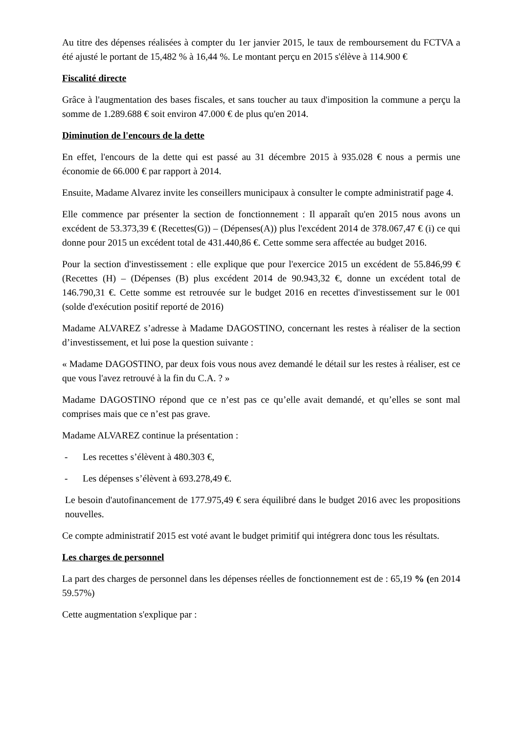Au titre des dépenses réalisées à compter du 1er janvier 2015, le taux de remboursement du FCTVA a été ajusté le portant de 15,482 % à 16,44 %. Le montant perçu en 2015 s'élève à 114.900 €
Fiscalité directe
Grâce à l'augmentation des bases fiscales, et sans toucher au taux d'imposition la commune a perçu la somme de 1.289.688 € soit environ 47.000 € de plus qu'en 2014.
Diminution de l'encours de la dette
En effet, l'encours de la dette qui est passé au 31 décembre 2015 à 935.028 € nous a permis une économie de 66.000 € par rapport à 2014.
Ensuite, Madame Alvarez invite les conseillers municipaux à consulter le compte administratif page 4.
Elle commence par présenter la section de fonctionnement : Il apparaît qu'en 2015 nous avons un excédent de 53.373,39 € (Recettes(G)) – (Dépenses(A)) plus l'excédent 2014 de 378.067,47 € (i) ce qui donne pour 2015 un excédent total de 431.440,86 €. Cette somme sera affectée au budget 2016.
Pour la section d'investissement : elle explique que pour l'exercice 2015 un excédent de 55.846,99 € (Recettes (H) – (Dépenses (B) plus excédent 2014 de 90.943,32 €, donne un excédent total de 146.790,31 €. Cette somme est retrouvée sur le budget 2016 en recettes d'investissement sur le 001 (solde d'exécution positif reporté de 2016)
Madame ALVAREZ s’adresse à Madame DAGOSTINO, concernant les restes à réaliser de la section d’investissement, et lui pose la question suivante :
« Madame DAGOSTINO, par deux fois vous nous avez demandé le détail sur les restes à réaliser, est ce que vous l'avez retrouvé à la fin du C.A. ? »
Madame DAGOSTINO répond que ce n’est pas ce qu’elle avait demandé, et qu’elles se sont mal comprises mais que ce n’est pas grave.
Madame ALVAREZ continue la présentation :
- Les recettes s’élèvent à 480.303 €,
- Les dépenses s’élèvent à 693.278,49 €.
Le besoin d'autofinancement de 177.975,49 € sera équilibré dans le budget 2016 avec les propositions nouvelles.
Ce compte administratif 2015 est voté avant le budget primitif qui intégrera donc tous les résultats.
Les charges de personnel
La part des charges de personnel dans les dépenses réelles de fonctionnement est de : 65,19 % (en 2014 59.57%)
Cette augmentation s'explique par :